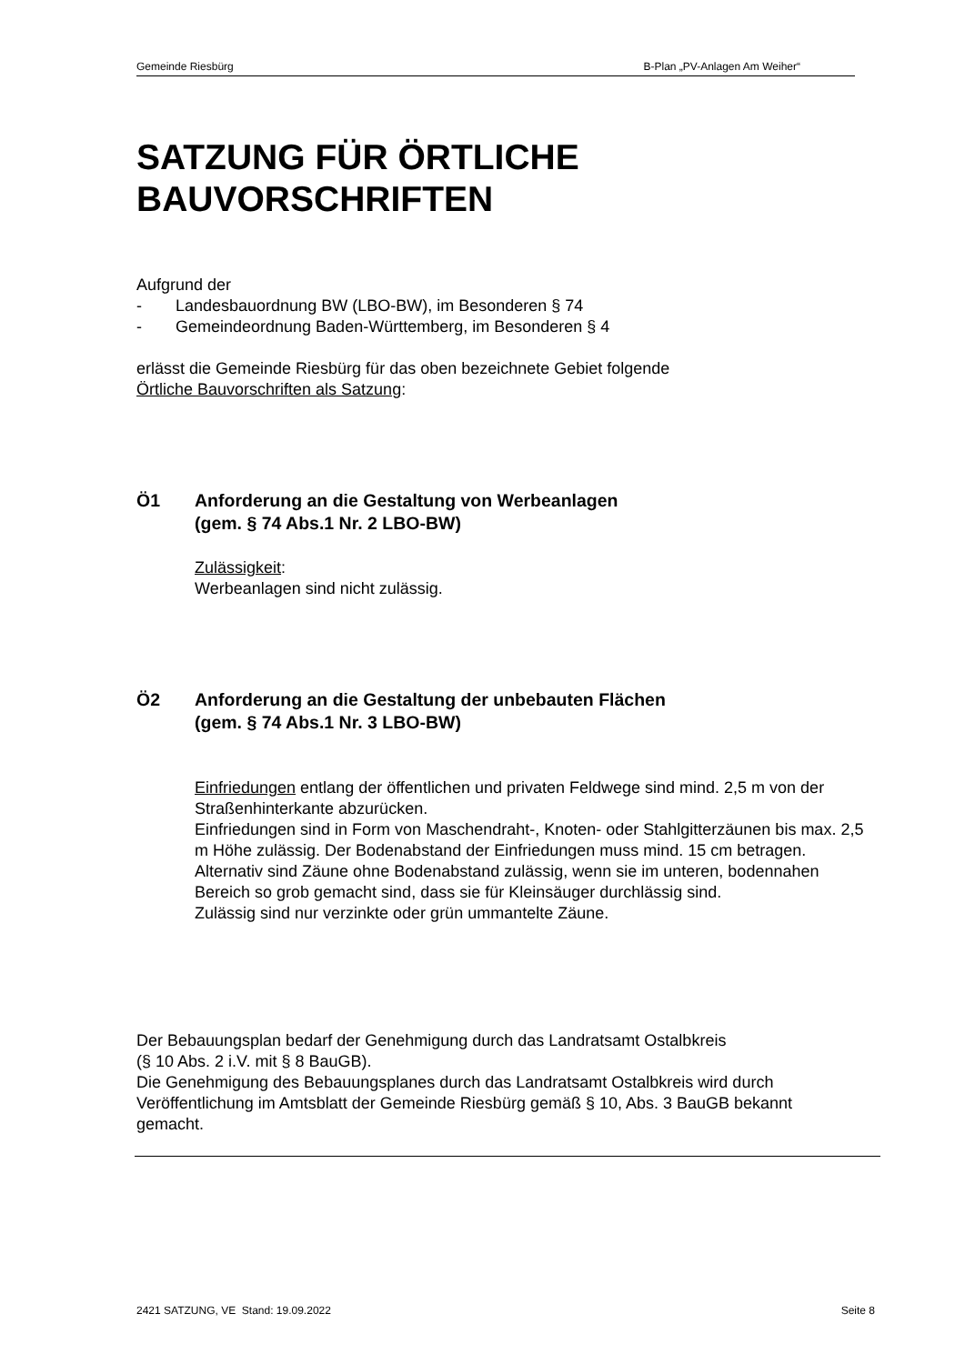Gemeinde Riesbürg B-Plan „PV-Anlagen Am Weiher“
SATZUNG FÜR ÖRTLICHE BAUVORSCHRIFTEN
Aufgrund der
- Landesbauordnung BW (LBO-BW), im Besonderen § 74
- Gemeindeordnung Baden-Württemberg, im Besonderen § 4
erlässt die Gemeinde Riesbürg für das oben bezeichnete Gebiet folgende
Örtliche Bauvorschriften als Satzung:
Ö1 Anforderung an die Gestaltung von Werbeanlagen
(gem. § 74 Abs.1 Nr. 2 LBO-BW)
Zulässigkeit:
Werbeanlagen sind nicht zulässig.
Ö2 Anforderung an die Gestaltung der unbebauten Flächen
(gem. § 74 Abs.1 Nr. 3 LBO-BW)
Einfriedungen entlang der öffentlichen und privaten Feldwege sind mind. 2,5 m von der Straßenhinterkante abzurücken.
Einfriedungen sind in Form von Maschendraht-, Knoten- oder Stahlgitterzäunen bis max. 2,5 m Höhe zulässig. Der Bodenabstand der Einfriedungen muss mind. 15 cm betragen. Alternativ sind Zäune ohne Bodenabstand zulässig, wenn sie im unteren, bodennahen Bereich so grob gemacht sind, dass sie für Kleinsäuger durchlässig sind.
Zulässig sind nur verzinkte oder grün ummantelte Zäune.
Der Bebauungsplan bedarf der Genehmigung durch das Landratsamt Ostalbkreis
(§ 10 Abs. 2 i.V. mit § 8 BauGB).
Die Genehmigung des Bebauungsplanes durch das Landratsamt Ostalbkreis wird durch Veröffentlichung im Amtsblatt der Gemeinde Riesbürg gemäß § 10, Abs. 3 BauGB bekannt gemacht.
2421 SATZUNG, VE Stand: 19.09.2022 Seite 8